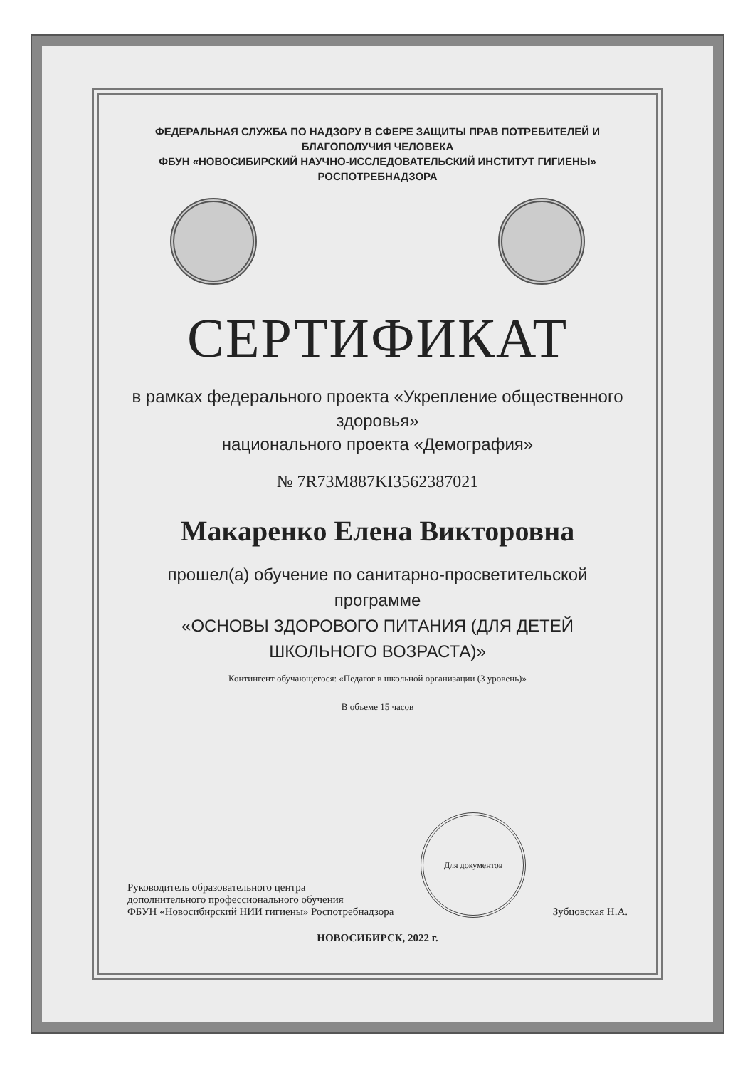ФЕДЕРАЛЬНАЯ СЛУЖБА ПО НАДЗОРУ В СФЕРЕ ЗАЩИТЫ ПРАВ ПОТРЕБИТЕЛЕЙ И БЛАГОПОЛУЧИЯ ЧЕЛОВЕКА
ФБУН «НОВОСИБИРСКИЙ НАУЧНО-ИССЛЕДОВАТЕЛЬСКИЙ ИНСТИТУТ ГИГИЕНЫ» РОСПОТРЕБНАДЗОРА
СЕРТИФИКАТ
в рамках федерального проекта «Укрепление общественного здоровья»
национального проекта «Демография»
№ 7R73M887KI35623870​21
Макаренко Елена Викторовна
прошел(а) обучение по санитарно-просветительской программе
«ОСНОВЫ ЗДОРОВОГО ПИТАНИЯ (ДЛЯ ДЕТЕЙ ШКОЛЬНОГО ВОЗРАСТА)»
Контингент обучающегося: «Педагог в школьной организации (3 уровень)»
В объеме 15 часов
Руководитель образовательного центра
дополнительного профессионального обучения
ФБУН «Новосибирский НИИ гигиены» Роспотребнадзора
Для документов
Зубцовская Н.А.
НОВОСИБИРСК, 2022 г.